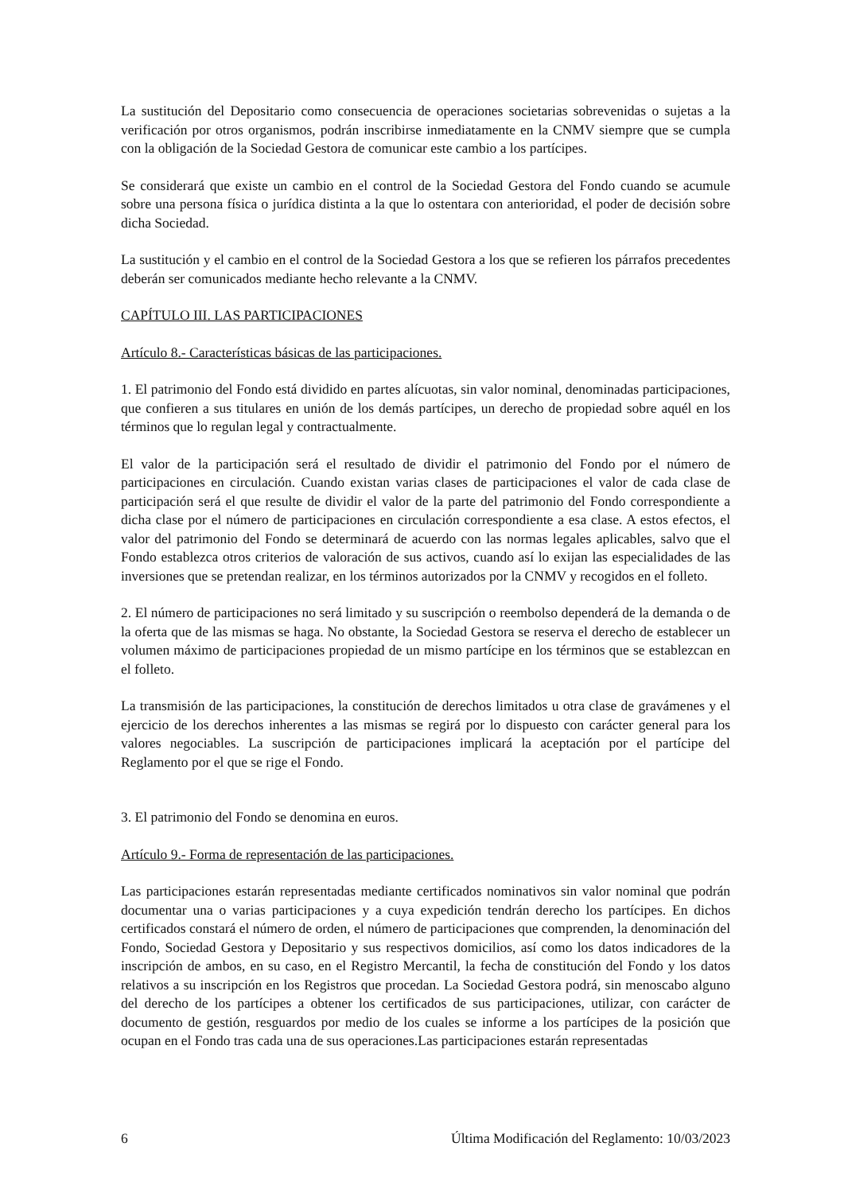La sustitución del Depositario como consecuencia de operaciones societarias sobrevenidas o sujetas a la verificación por otros organismos, podrán inscribirse inmediatamente en la CNMV siempre que se cumpla con la obligación de la Sociedad Gestora de comunicar este cambio a los partícipes.
Se considerará que existe un cambio en el control de la Sociedad Gestora del Fondo cuando se acumule sobre una persona física o jurídica distinta a la que lo ostentara con anterioridad, el poder de decisión sobre dicha Sociedad.
La sustitución y el cambio en el control de la Sociedad Gestora a los que se refieren los párrafos precedentes deberán ser comunicados mediante hecho relevante a la CNMV.
CAPÍTULO III. LAS PARTICIPACIONES
Artículo 8.- Características básicas de las participaciones.
1. El patrimonio del Fondo está dividido en partes alícuotas, sin valor nominal, denominadas participaciones, que confieren a sus titulares en unión de los demás partícipes, un derecho de propiedad sobre aquél en los términos que lo regulan legal y contractualmente.
El valor de la participación será el resultado de dividir el patrimonio del Fondo por el número de participaciones en circulación. Cuando existan varias clases de participaciones el valor de cada clase de participación será el que resulte de dividir el valor de la parte del patrimonio del Fondo correspondiente a dicha clase por el número de participaciones en circulación correspondiente a esa clase. A estos efectos, el valor del patrimonio del Fondo se determinará de acuerdo con las normas legales aplicables, salvo que el Fondo establezca otros criterios de valoración de sus activos, cuando así lo exijan las especialidades de las inversiones que se pretendan realizar, en los términos autorizados por la CNMV y recogidos en el folleto.
2. El número de participaciones no será limitado y su suscripción o reembolso dependerá de la demanda o de la oferta que de las mismas se haga. No obstante, la Sociedad Gestora se reserva el derecho de establecer un volumen máximo de participaciones propiedad de un mismo partícipe en los términos que se establezcan en el folleto.
La transmisión de las participaciones, la constitución de derechos limitados u otra clase de gravámenes y el ejercicio de los derechos inherentes a las mismas se regirá por lo dispuesto con carácter general para los valores negociables. La suscripción de participaciones implicará la aceptación por el partícipe del Reglamento por el que se rige el Fondo.
3. El patrimonio del Fondo se denomina en euros.
Artículo 9.- Forma de representación de las participaciones.
Las participaciones estarán representadas mediante certificados nominativos sin valor nominal que podrán documentar una o varias participaciones y a cuya expedición tendrán derecho los partícipes. En dichos certificados constará el número de orden, el número de participaciones que comprenden, la denominación del Fondo, Sociedad Gestora y Depositario y sus respectivos domicilios, así como los datos indicadores de la inscripción de ambos, en su caso, en el Registro Mercantil, la fecha de constitución del Fondo y los datos relativos a su inscripción en los Registros que procedan. La Sociedad Gestora podrá, sin menoscabo alguno del derecho de los partícipes a obtener los certificados de sus participaciones, utilizar, con carácter de documento de gestión, resguardos por medio de los cuales se informe a los partícipes de la posición que ocupan en el Fondo tras cada una de sus operaciones.Las participaciones estarán representadas
6 Última Modificación del Reglamento: 10/03/2023